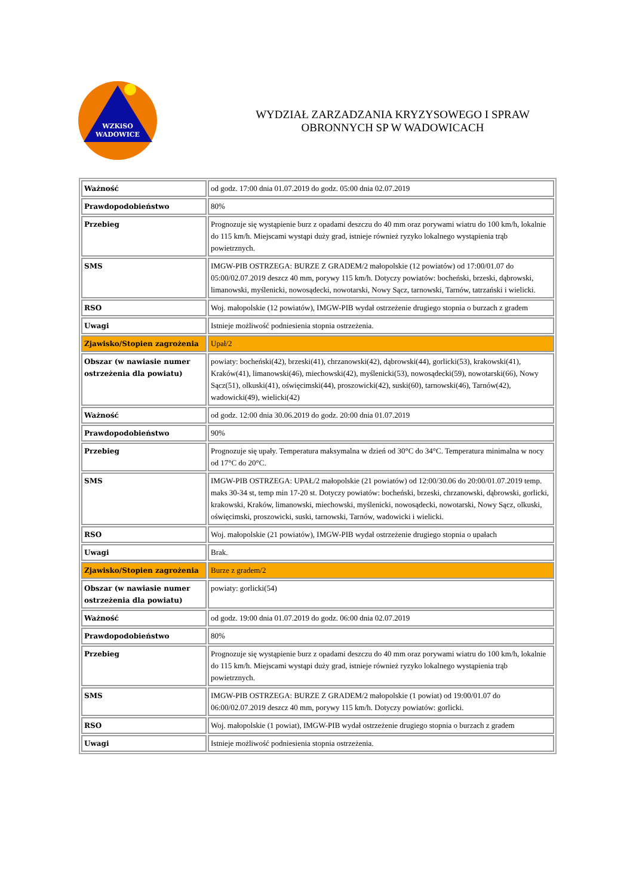WZKiSO
WADOWICE
WYDZIAŁ ZARZADZANIA KRYZYSOWEGO I SPRAW
OBRONNYCH SP W WADOWICACH
| Ważność | od godz. 17:00 dnia 01.07.2019 do godz. 05:00 dnia 02.07.2019 |
| Prawdopodobieństwo | 80% |
| Przebieg | Prognozuje się wystąpienie burz z opadami deszczu do 40 mm oraz porywami wiatru do 100 km/h, lokalnie do 115 km/h. Miejscami wystąpi duży grad, istnieje również ryzyko lokalnego wystąpienia trąb powietrznych. |
| SMS | IMGW-PIB OSTRZEGA: BURZE Z GRADEM/2 małopolskie (12 powiatów) od 17:00/01.07 do 05:00/02.07.2019 deszcz 40 mm, porywy 115 km/h. Dotyczy powiatów: bocheński, brzeski, dąbrowski, limanowski, myślenicki, nowosądecki, nowotarski, Nowy Sącz, tarnowski, Tarnów, tatrzański i wielicki. |
| RSO | Woj. małopolskie (12 powiatów), IMGW-PIB wydał ostrzeżenie drugiego stopnia o burzach z gradem |
| Uwagi | Istnieje możliwość podniesienia stopnia ostrzeżenia. |
| Zjawisko/Stopien zagrożenia | Upał/2 |
| Obszar (w nawiasie numer ostrzeżenia dla powiatu) | powiaty: bocheński(42), brzeski(41), chrzanowski(42), dąbrowski(44), gorlicki(53), krakowski(41), Kraków(41), limanowski(46), miechowski(42), myślenicki(53), nowosądecki(59), nowotarski(66), Nowy Sącz(51), olkuski(41), oświęcimski(44), proszowicki(42), suski(60), tarnowski(46), Tarnów(42), wadowicki(49), wielicki(42) |
| Ważność | od godz. 12:00 dnia 30.06.2019 do godz. 20:00 dnia 01.07.2019 |
| Prawdopodobieństwo | 90% |
| Przebieg | Prognozuje się upały. Temperatura maksymalna w dzień od 30°C do 34°C. Temperatura minimalna w nocy od 17°C do 20°C. |
| SMS | IMGW-PIB OSTRZEGA: UPAŁ/2 małopolskie (21 powiatów) od 12:00/30.06 do 20:00/01.07.2019 temp. maks 30-34 st, temp min 17-20 st. Dotyczy powiatów: bocheński, brzeski, chrzanowski, dąbrowski, gorlicki, krakowski, Kraków, limanowski, miechowski, myślenicki, nowosądecki, nowotarski, Nowy Sącz, olkuski, oświęcimski, proszowicki, suski, tarnowski, Tarnów, wadowicki i wielicki. |
| RSO | Woj. małopolskie (21 powiatów), IMGW-PIB wydał ostrzeżenie drugiego stopnia o upałach |
| Uwagi | Brak. |
| Zjawisko/Stopien zagrożenia | Burze z gradem/2 |
| Obszar (w nawiasie numer ostrzeżenia dla powiatu) | powiaty: gorlicki(54) |
| Ważność | od godz. 19:00 dnia 01.07.2019 do godz. 06:00 dnia 02.07.2019 |
| Prawdopodobieństwo | 80% |
| Przebieg | Prognozuje się wystąpienie burz z opadami deszczu do 40 mm oraz porywami wiatru do 100 km/h, lokalnie do 115 km/h. Miejscami wystąpi duży grad, istnieje również ryzyko lokalnego wystąpienia trąb powietrznych. |
| SMS | IMGW-PIB OSTRZEGA: BURZE Z GRADEM/2 małopolskie (1 powiat) od 19:00/01.07 do 06:00/02.07.2019 deszcz 40 mm, porywy 115 km/h. Dotyczy powiatów: gorlicki. |
| RSO | Woj. małopolskie (1 powiat), IMGW-PIB wydał ostrzeżenie drugiego stopnia o burzach z gradem |
| Uwagi | Istnieje możliwość podniesienia stopnia ostrzeżenia. |